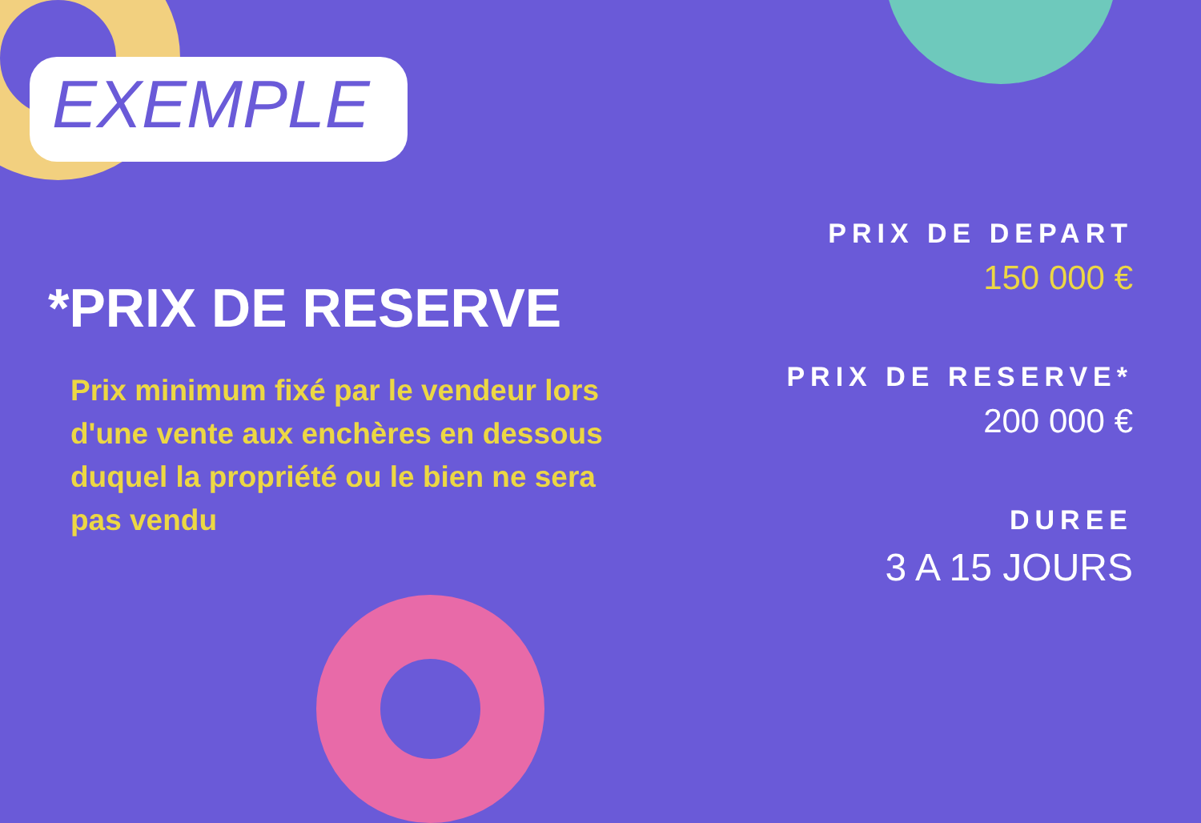EXEMPLE
*PRIX DE RESERVE
Prix minimum fixé par le vendeur lors d'une vente aux enchères en dessous duquel la propriété ou le bien ne sera pas vendu
PRIX DE DEPART
150 000 €
PRIX DE RESERVE*
200 000 €
DUREE
3 A 15 JOURS